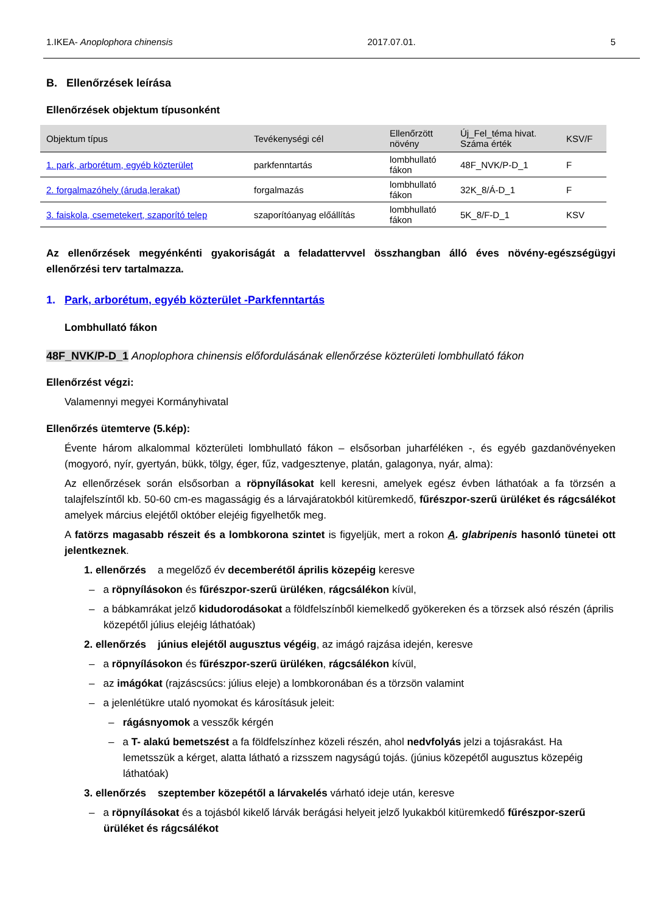1.IKEA- Anoplophora chinensis 2017.07.01. 5
B. Ellenőrzések leírása
Ellenőrzések objektum típusonként
| Objektum típus | Tevékenységi cél | Ellenőrzött növény | Új_Fel_téma hivat. Száma érték | KSV/F |
| --- | --- | --- | --- | --- |
| 1. park, arborétum, egyéb közterület | parkfenntartás | lombhullató fákon | 48F_NVK/P-D_1 | F |
| 2. forgalmazóhely (áruda,lerakat) | forgalmazás | lombhullató fákon | 32K_8/Á-D_1 | F |
| 3. faiskola, csemetekert, szaporító telep | szaporítóanyag előállítás | lombhullató fákon | 5K_8/F-D_1 | KSV |
Az ellenőrzések megyénkénti gyakoriságát a feladattervvel összhangban álló éves növény-egészségügyi ellenőrzési terv tartalmazza.
1. Park, arborétum, egyéb közterület -Parkfenntartás
Lombhullató fákon
48F_NVK/P-D_1 Anoplophora chinensis előfordulásának ellenőrzése közterületi lombhullató fákon
Ellenőrzést végzi:
Valamennyi megyei Kormányhivatal
Ellenőrzés ütemterve (5.kép):
Évente három alkalommal közterületi lombhullató fákon – elsősorban juharféléken -, és egyéb gazdanövényeken (mogyoró, nyír, gyertyán, bükk, tölgy, éger, fűz, vadgesztenye, platán, galagonya, nyár, alma):
Az ellenőrzések során elsősorban a röpnyílásokat kell keresni, amelyek egész évben láthatóak a fa törzsén a talajfelszíntől kb. 50-60 cm-es magasságig és a lárvajáratokból kitüremkedő, fűrészpor-szerű ürüléket és rágcsálékot amelyek március elejétől október elejéig figyelhetők meg.
A fatörzs magasabb részeit és a lombkorona szintet is figyeljük, mert a rokon A. glabripenis hasonló tünetei ott jelentkeznek.
1. ellenőrzés a megelőző év decemberétől április közepéig keresve
– a röpnyílásokon és fűrészpor-szerű ürüléken, rágcsálékon kívül,
– a bábkamrákat jelző kidudorodásokat a földfelszínből kiemelkedő gyökereken és a törzsek alsó részén (április közepétől július elejéig láthatóak)
2. ellenőrzés június elejétől augusztus végéig, az imágó rajzása idején, keresve
– a röpnyílásokon és fűrészpor-szerű ürüléken, rágcsálékon kívül,
– az imágókat (rajzáscsúcs: július eleje) a lombkoronában és a törzsön valamint
– a jelenlétükre utaló nyomokat és károsításuk jeleit:
– rágásnyomok a vesszők kérgén
– a T- alakú bemetszést a fa földfelszínhez közeli részén, ahol nedvfolyás jelzi a tojásrakást. Ha lemetsszük a kérget, alatta látható a rizsszem nagyságú tojás. (június közepétől augusztus közepéig láthatóak)
3. ellenőrzés szeptember közepétől a lárvakelés várható ideje után, keresve
– a röpnyílásokat és a tojásból kikelő lárvák berágási helyeit jelző lyukakból kitüremkedő fűrészpor-szerű ürüléket és rágcsálékot